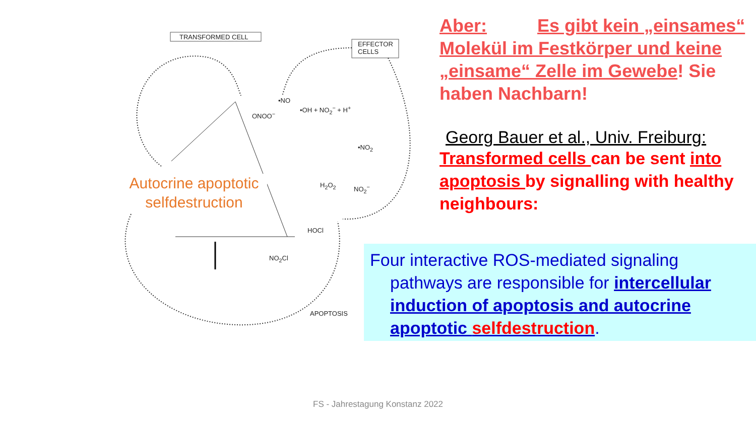TRANSFORMED CELL
EFFECTOR
CELLS
•NO
ONOO<sup>−</sup>
•OH + NO<sub>2</sub><sup>−</sup> + H<sup>+</sup>
APOPTOSIS
NO<sub>2</sub>Cl
HOCl
H<sub>2</sub>O<sub>2</sub>
•NO<sub>2</sub>
NO<sub>2</sub><sup>−</sup>
Autocrine apoptotic selfdestruction
Aber: Es gibt kein „einsames“ Molekül im Festkörper und keine „einsame“ Zelle im Gewebe! Sie haben Nachbarn!
Georg Bauer et al., Univ. Freiburg:
Transformed cells can be sent into apoptosis by signalling with healthy neighbours:
Four interactive ROS-mediated signaling
pathways are responsible for intercellular induction of apoptosis and autocrine apoptotic selfdestruction.
FS - Jahrestagung Konstanz 2022